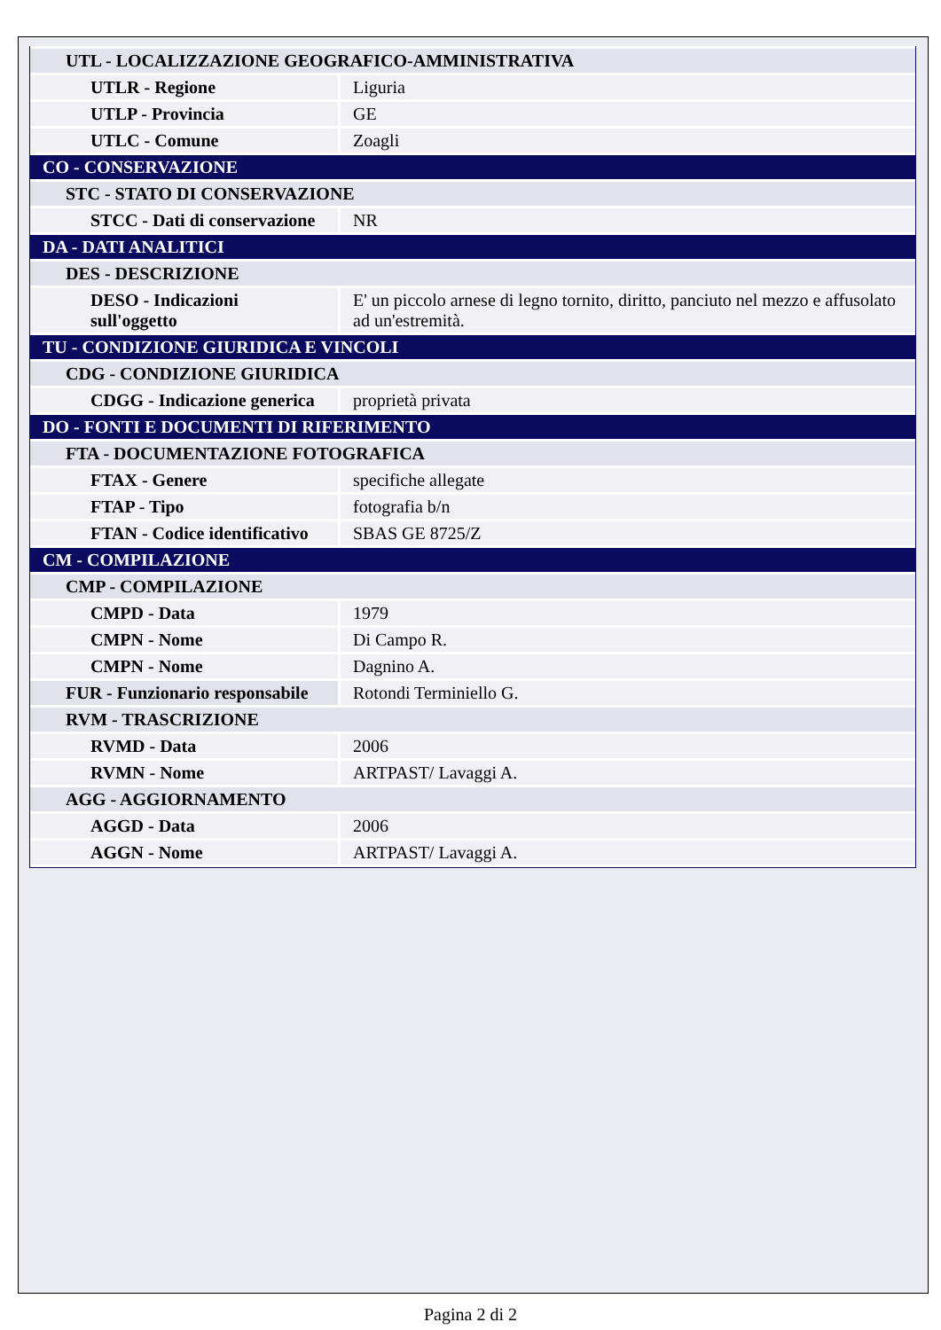| UTL - LOCALIZZAZIONE GEOGRAFICO-AMMINISTRATIVA | |
| UTLR - Regione | Liguria |
| UTLP - Provincia | GE |
| UTLC - Comune | Zoagli |
| CO - CONSERVAZIONE | |
| STC - STATO DI CONSERVAZIONE | |
| STCC - Dati di conservazione | NR |
| DA - DATI ANALITICI | |
| DES - DESCRIZIONE | |
| DESO - Indicazioni sull'oggetto | E' un piccolo arnese di legno tornito, diritto, panciuto nel mezzo e affusolato ad un'estremità. |
| TU - CONDIZIONE GIURIDICA E VINCOLI | |
| CDG - CONDIZIONE GIURIDICA | |
| CDGG - Indicazione generica | proprietà privata |
| DO - FONTI E DOCUMENTI DI RIFERIMENTO | |
| FTA - DOCUMENTAZIONE FOTOGRAFICA | |
| FTAX - Genere | specifiche allegate |
| FTAP - Tipo | fotografia b/n |
| FTAN - Codice identificativo | SBAS GE 8725/Z |
| CM - COMPILAZIONE | |
| CMP - COMPILAZIONE | |
| CMPD - Data | 1979 |
| CMPN - Nome | Di Campo R. |
| CMPN - Nome | Dagnino A. |
| FUR - Funzionario responsabile | Rotondi Terminiello G. |
| RVM - TRASCRIZIONE | |
| RVMD - Data | 2006 |
| RVMN - Nome | ARTPAST/ Lavaggi A. |
| AGG - AGGIORNAMENTO | |
| AGGD - Data | 2006 |
| AGGN - Nome | ARTPAST/ Lavaggi A. |
Pagina 2 di 2